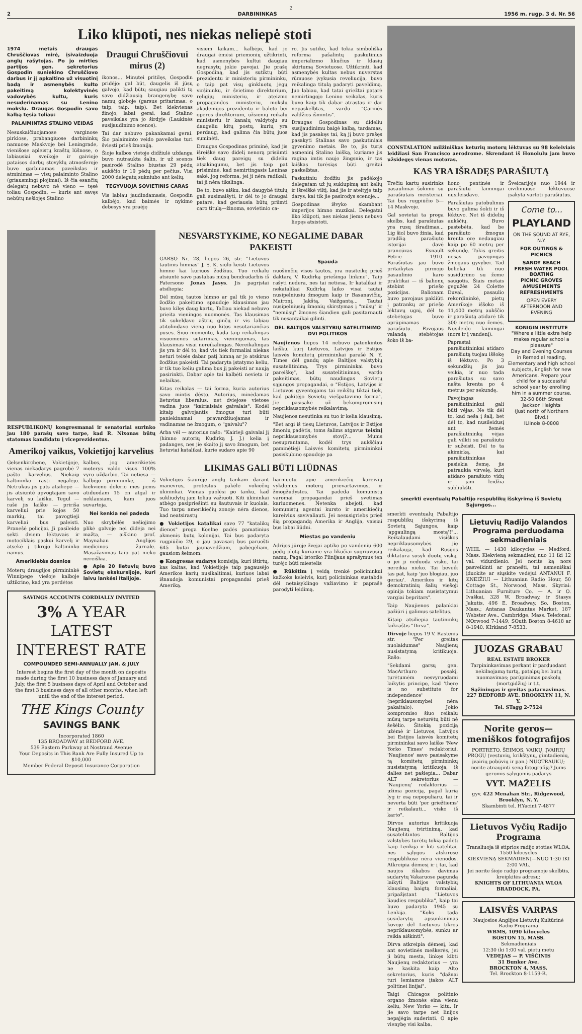2
2 DARBININKAS 1956 m. rugp. 3 d. Nr. 56
Liko klūpoti, nes niekas neliepė stoti
1974 metais draugas Chruščiovas mirė, įsivaizduoja anglų rašytojas. Po jo mirties partijos gen. sekretorius Gospodin suniekino Chruščiovo darbus ir jį apkaltino už visuotinį badą ir asmenybės kulto pakeitimą kolektyvinės vadovybės kultu, kuris nesuderinamas su Lenino mokslu. Draugas Gospodin savo kalbą tęsia toliau:
PALAIMINTAS STALINO VEIDAS
Nesuskaičiuojamose varginose pirkiose, prabangiuose darbininkų namuose Maskvoje bei Leningrade, vienišose apleistų kraštų lūšnose, o labiausiai sveikoje ir gaivioje pataisos darbų stovyklų atmosferoje buvo garbinamas paveikslas ir atminimas — visų palaiminto Stalino (griausmingi plojimai). Iš čia esančių delegatų nebuvo nė vieno — tęsė toliau Gospodin, — kuris ant savęs nebūtų nešiojęs Stalino
Draugui Chruščiovui mirus (2)
ikonos... Minutei pritilęs, Gospodin pridėjo: gal būt, daugelis iš jūsų galvojo, kad būtų saugiau palikti tą savo didžiausią brangenybę savo namų globoje (garsus pritarimas: o taip, taip, taip). Bet kiekvienas žinojo, labai gerai, kad Stalino paveikslas yra jo širdyje (Laukinės susijaudinimo scenos).
Tai dar nebuvo pakankamai gerai. Šio palaiminto veido paveikslas turi šviesti prieš žmoniją.
Šioje kalbos vietoje didžiulė uždanga buvo nutraukta šalin, ir už scenos pasirodė Stalino biustas 29 pėdų aukščio ir 19 pėdų per pečius. Visi 2000 delegatų sukniubo ant kelių.
TEGYVUOJA SOVIETINIS CARAS
Vis labiau jaudindamasis, Gospodin kalbėjo, kad baimės ir nykimo debesys yra praėję
visiem laikam... kalbėjo, kad jo draugai ėmėsi priemonių užtikrinti, kad asmenybės kultui daugiau negrasytų jokie pavojai. Jie prašę Gospodiną, kad jis sutiktų būti prezidentu ir ministeriu pirmininku, o taip pat visų ginkluotų jėgų viršininku, ir švietimo direktorium, religijų ministeriu, ir ateizmo propagandos ministeriu, mokslų akademijos prezidentu ir baleto bei operos direktorium, užsienių reikalų ministeriu ir kanalų valdytoju su daugeliu kitų postų, kurių yra perdaug, kad galima čia būtų juos suminėti.
Draugas Gospodinas priminė, kad jis išreiškė savo didelį nenorą prisiimti tiek daug pareigų su dideliu atsakingumu, bet jis taip pat prisiminė, kad nemirtingasis Leninas sakė, jog reforma, jei ji nėra radikali, tai ji nėra tikslinga.
Be to, buvo aišku, kad daugybė titulų gali susimaišyti, ir dėl to jo draugai patarė, kad geriausia būtų priimti caro titulą—žinoma, sovietinio ca-
ro. Jis sutiko, kad tokia simboliška reforma pašalintų paskutinius imperializmo likučius ir klasių skirtumą Sovietuose. Užtikrinti, kad asmenybės kultas nebus nuverstas rūmuose įvykusia revoliucija, buvo reikalinga titulą padaryti paveldimą. Juo labiau, kad tatai griežtai patarė nemirtingojo Lenino veikalas, kuris buvo kaip tik dabar atrastas ir dar nepaskelbtas, vardu "Carinės valdžios išmintis".
Draugas Gospodinas su dideliu susijaudinimu baigė kalbą, tardamas, kad jis pasakęs tai, ką jį buvo prašęs pasakyti Stalinas savo paskutiniais gyvenimo metais. Be to, jis turįs asmeninį Stalino laišką, kuriame jis ragina imtis naujo žingsnio, ir tas laiškas turėsiąs būti greitai paskelbtas.
Paskutiniu žodžiu jis padėkojo delegatam už jų suklupimą ant kelių ir išreiškė viltį, kad jie ir ateityje taip darys, kai tik jie pasirodys scenoje...
Gospodinas išvyko skambant imperijos himno muzikai. Delegatai liko klūpoti, nes niekas jiems nebuvo liepęs atsistoti.
RESPUBLIKONŲ kongresmanai ir senatoriai surinko jau 180 parašų savo tarpe, kad R. Nixonas būtų statomas kandidatu į viceprezidentus.
Amerikoj vaikus, Vokietijoj karvelius
Gelsenkirchene, Vokietijoje, vienas niekadarys pagrobė 7 pašto karvelius. Niekaip kaltininko rasti negalėjo. Netrukus jis pats atsiliepė — jis atsiuntė apvogtajam savo karvelį su laišku. Tegul — rašė jis laiške — pririša karveliui prie kojos 50 markių, tai pavogtieji karveliai bus paleisti. Pranešė policijai. Ji pasileido sekti dviem lėktuvais ir motociklais paskui karvelį ir atsekė į tikrojo kaltininko namus.
Amerikietės dosnios
Moterų draugijos pirmininkė Winnipege viešoje kalboje užtikrino, kad yra perdėtos
kalbos, jog amerikietės moterys valdo visus 100% vyro uždarbio. Tai netiesa — kalbėjo pirmininkė, — iš kiekvieno dolerio mes jiems atiduodam 15 cn atgal ir neklausiam, kam juos suvartoja.
Nei kenkia nei padeda
Nuo skrybėlės nešiojimo plikė galvoje nei didėja nei mažta, — aiškino prof. Maynahan Anglijos medicinos žurnale. Masažavimas taip pat nieko nereiškia.
● Apie 20 lietuvių buvo Sovietų ekskursijoje, kuri laivu lankėsi Italijoje.
SAVINGS ACCOUNTS CORDIALLY INVITED
3% A YEAR LATEST INTEREST RATE
COMPOUNDED SEMI-ANNUALLY JAN. & JULY
Interest begins the first day of the month on deposits made during the first 10 business days of January and July, the first 5 business days of April and October and the first 3 business days of all other months, when left until the end of the interest period.
THE Kings County
SAVINGS BANK
Incorporated 1860
135 BROADWAY at BEDFORD AVE.
539 Eastern Parkway at Nostrand Avenue
Your Deposits in This Bank Are Fully Insured Up to $10,000
Member Federal Deposit Insurance Corporation
NESVARSTYKIME, KO NEGALIME DABAR PAKEISTI
GARSO Nr. 28, liepos 26, str. "Lietuvos tautinis himnas" J. S. K. siūlo keisti Lietuvos himne kai kuriuos žodžius. Tuo reikalu atsiuntė savo pastabas mūsų bendradarbis iš Patersono Jonas Jasys. Jis pagrįstai atsiliepia:
Dėl mūsų tautos himno ar gal tik jo vieno žodžio pakeitimo spaudoje klausimas jau buvo kilęs daug kartų. Tačiau niekad nebuvo prieita vieningos nuomonės. Tas klausimas tik sukeldavo aštrių ginčų ir vis labiau atitolindavo vieną nuo kitos nesutariančias puses. Šiuo momentu, kada taip reikalingas visuomenės sutarimas, vieningumas, tas klausimas visai nereikalingas. Nereikalingas jis yra ir dėl to, kad vis tiek formaliai niekas neturi teisės dabar patį himną ar jo atskirus žodžius pakeisti. Tai padaryta įstatymo keliu, ir tik tuo keliu galima bus jį pakeisti ar naują pasirinkti. Dabar apie tai kalbėti nevieta ir nelaikas.
Kitas reikalas — tai forma, kuria autorius savo mintis dėsto. Autorius, minėdamas lietuvius liberalus, net dviejose vietose vadina juos "kairiaisiais gaivalais". Kodėl kitaip galvojantis žmogus turi būti paniekinamai pravardžiuojamas ir vadinamas ne žmogum, o "gaivalu"?
Arba vėl — autorius rašo: "Kairieji gaivalai jį (himno autorių Kudirką J. J.) kelia į padanges, nes jie skaito jį savo žmogum, bet lietuviai katalikai, kurie sudaro apie 90
Spauda
nuošimčių visos tautos, yra nusiteikę prieš daktarą V. Kudirką priešinga linkme". Taip rašyti nedera, nes tai netiesa. Ir katalikai ir nekatalikai Kudirką laiko visai tautai nusipelniusiu žmogum kaip ir Basanavičių, Maironį, Jakštą, Vaižgantą... Tautai nusipelniusių žmonių skirstymas į "mūsų" ir "nemūsų" žmones šiandien gali pasitarnauti tik nesantaikai gilinti.
DĖL BALTIJOS VALSTYBIŲ SATELITINIMO DVI POLITIKOS
Naujienos liepos 14 nebuvo patenkintos laišku, kurį Lietuvos, Latvijos ir Estijos laisvės komitetų pirmininkai parašė N. Y. Times dėl gandų apie Baltijos valstybių susatelitinimą. Trys pirmininkai buvo pareiškę", kad susatelitinimas, vardo pakeitimas, būtų naudingas Sovietų sąjungos propagandai, o "Estijos, Latvijos ir Lietuvos gyventojams tai reikštų tiktai tiek, kad pakitėjo Sovietų viešpatavimo forma". Jie pasisakė už bekompromisinį nepriklausomybės reikalavimą.
Naujienos nesutinka su tuo ir kelia klausimą:
"Bet argi iš tiesų Lietuvos, Latvijos ir Estijos žmonių padėtis, toms šalims atgavus teisinį nepriklausomybės stovį?... Mums nesuprantama, kodėl trys aukščiau paminėtieji Laisvės komitetų pirmininkai pasiskubino spaudoje pa
LIKIMAS GALI BŪTI LIŪDNAS
Vokietijos šiaurėje anglų tankam darant manevrus, protestus pakėlė vokiečių ūkininkai. Vienas puolėsi po tanku, kad sukliudytų jam toliau važiuoti. Kiti ūkininkai atbėgo pasipriešinti su šautuvais ir kuolais. Tuo tarpu amerikiečių zonoje nėra dienos, kad neatsirastų
● Vokietijos katalikai savo 77 "katalikų dienos" proga Koelne padės pamatinius akmenis butų kolonijai. Tai bus padaryta rugpiūčio 29, o jau pavasarį bus paruošti 645 butai jaunavedžiam, pabėgėliam, gausiom šeimom.
● Kongresas sudarys komisiją, kuri ištirtų, kas kaltas, kad Vokietijoje taip pagausėjo Amerikos karių nusikaltimai, kuriuos labai išnaudoja komunistai propagandai prieš Ameriką.
liarmuotų apie amerikiečių kareivių vykdomus moterų prievartavimus, ir žmogžudystes. Tai padeda komunistų varomai propagandai prieš svetimas kariuomenes. Netenka abejoti, kad komunistų agentai kursto ir amerikiečių kareivius savivaliauti. Jei nesusigriebs prieš šią propagandą Amerika ir Anglija, vaisiai bus labai liūdni.
Miestas po vandeniu
Adrijos jūroje žvejai aptiko po vandeniu 600 pėdų plotą kuriame yra likučiai sugriuvusių namų. Pagal istoriko Plinijaus aprašymus ten turėjo būti miestelis
● Rūkštim į veidą trenkė policininkui kažkoks keleivis, kurį policininkas sustabdė dėl netaisyklingo važiavimo ir paprašė parodyti leidimą.
CONSTALATION milžiniškas keturių motorų lėktuvas su 98 keleiviais leidžiasi San Francisco aerodrome. Skrendant iš Honolulu jam buvo užsidegęs vienas motoras.
KAS YRA IŠRADĘS PARAŠIUTĄ
Trečiu kartu susirinks pasauliniai šokimo su parašiutais meisteriai. Tai bus rugpiūčio 5—14 Maskvoje.
Gal sovietai ta proga skelbs, kad parašiutas yra rusų išradimas... Lig šiol buvo žinia, kad pradžią parašiuto istorijai davė prancūzas Esnault Petrie 1910. Parašiutas jau buvo pritaikytas pirmojo pasaulinio karo praktikai — iš balionų stebint priešo pozicijas. Balionam buvo pavojaus pakliūti į patrankų ar priešo lėktuvų ugnį, dėl to stebėtojas buvo aprūpinamas parašiutu. Pavojaus valandą stebėtojas šoko iš ba-
liono pentinės ir parašiutu laimingai nusileisdavo.
Parašiutas patobulinus buvo galima šokti ir iš lėktuvo. Net iš didelių aukščių. Buvo pastebėta, kad be parašiuto žmogus krenta orе nedaugiau kaip po 60 metrų per sekundę. Tokis greitis nesąs pavojingas žmogaus gyvybei. Tad belieka tik nuo susidūrimo su žeme saugotis. Šiais metais gegužės 24 Colette Duval, pasaulio rekordininkė, pietų Amerikoje iššoko iš 11,400 metrų aukščio ir parašiutą atidarė tik 300 metrų nuo žemės. Nusileido laimingai (nors ir į vandenį).
Paprastai parašiutininkai atidaro parašiutą tuojau iššokę iš lėktuvo. Po 3 sekundžių jis jau veikia, ir nuo tada parašiutas su savo našta krenta po 4 metrus per sekundę.
Pavojingas parašiutininkui gali būti vėjas. Ne tik dėl to, kad neša į šalį, bet dėl to, kad nusileidusį ant žemės parašiutininką vėjas gali vilkti su parašiutu ir sužeisti. Dėl to ta akimirką, kai parašiutininkas pasiekia žemę, jis patraukia virvelę, kuri atidaro parašiuto vidų ir jam leidžia subliukšti.
Šveicarijoje nuo 1944 ir civiliniuose lėktuvuose įsakyta vartoti parašiutus.
Come to...
PLAYLAND
ON THE SOUND AT RYE, N.Y.
FOR OUTINGS & PICNICS
SANDY BEACH
FRESH WATER POOL
BOATING
PICNIC GROVES
AMUSEMENTS
REFRESHMENTS
OPEN EVERY AFTERNOON AND EVENING
KONIGIN INSTITUTE
"Where a little extra help makes regular school a pleasure"
Day and Evening Courses in Remedial reading, Elementary and high school subjects, English for new Americans. Prepare your child for a successful school year by enrolling him in a summer course.
32-50 86th Street
Jackson Heights
(Just north of Northern Blvd.)
ILlinois 8-0808
smerkti eventualų Pabaltijo respublikų išskyrimą iš Sovietų Sąjungos...
smerkti eventualų Pabaltijo respublikų išskyrimą iš Sovietų Sąjungos, kaip 'apgaulingą mostą'!"... Reikalaudami visiškos nepriklausomybės jie reikalauja, kad Rusijos diktatūra susyk duotų viską, o jei ji neduoda visko, tai nereikia nieko. Tai beveik tas pat, kaip 'juo blogiau, juo geriau'. Amerikos ir kitų demokratinių šalių viešoji opinija tokiam nusistatymui vargiai bepritars".
Taip Naujienos palankiai pažiūri į galimus satelitus.
Kitaip atsiliepia tautininkų laikraštis "Dirva".
Dirvoje liepos 19 V. Rastenis str. "Per greitas nuolaidumas" Naujienų nusistatymą kritikuoja. Rašo:
"Sekdami garsų gen. MacArthuro posakį, turėtumėm nesvyruodami laikytis principo, kad 'there is no substitute for independence' (nepriklausomybei nėra pakaitalo). Jokio kompromiso šiuo reikalu mūsų tarpe neturėtų būti nė šešėlio. Šitokią poziciją užėmė ir Lietuvos, Latvijos bei Estijos laisvės komitetų pirmininkai savo laiške 'New Yorko Times' redaktoriui. 'Naujienos' savo pasisakyme tą komitetų pirmininkų nusistatymą kritikuoja, iš dalies net pašiepia... Dabar ALT sekretorius — 'Naujienų' redaktorius —užima poziciją, pagal kurią lyg ir esą nepopuliaru, tai ir neverta būti 'per griežtiems' ir reikalauti... visko iš karto".
Dirvos autorius kritikuoja Naujienų tvirtinimą, kad susatelitintos Baltijos valstybės turėtų tokią padėtį kaip Lenkija ir kiti satelitai, nes sąlygos atskirose respublikose nėra vienodos. Atkreipia dėmesį ir į tai, kad naujos iškabos davimas sudarytų Vakaruose pagundą laikyti Baltijos valstybių klausimą baigtą formaliai, pripažįstant "Lietuvos liaudies respublika", kaip tai buvo padaryta 1945 su Lenkija. "Koks tada susidarytų apsunkinimas kovoje dėl Lietuvos tikros nepriklausomybės, sunku ar reikia aiškinti".
Dirva atkreipia dėmesį, kad ant sovietinės meškerės, jei ji būtų mesta, linkęs kibti Naujienų redaktorius — yra ne kaskita kaip Alto sekretorius, kuris "dažnai turi lemiamos įtakos ALT politinei linijai".
Taigi Chicagos politinio organo žmonės eina vienu keliu, New Yorko — kitu. Ir jie savo tarpe net linijos nepajėgia suderinti. O apie vienybę visi kalba.
Lietuvių Radijo Valandos Programa perduodama sekmadieniais
WHIL — 1430 kilocycles — Medford, Mass. Kiekvieną sekmadienį nuo 11 iki 12 val. vidurdienio. Jei norite ką nors pasveikinti ar pranešti, tai asmeniškai įduokite ar siųskite vedėjui ANTANUI F. KNEIŽIUI — Lithuanian Radio Hour, 50 Cottage St., Norwood, Mass. Skyriai: Lithuanian Furniture Co. — A. ir O. Ivaškai, 328 W. Broadway, ir Stasys Jakutis, 496 E. Broadway, So. Boston, Mass.; Antanas Daukantas Market, 187 Webster Ave., Cambridge, Mass. Telefonai: NOrwood 7-1449; SOuth Boston 8-4618 ar 8-1940; KIrkland 7-8533.
JUOZAS GRABAU
REAL ESTATE BROKER
Tarpininkavimas perkant ir parduodant nekilnojamą turtą, patalpų bei butų nuomavimas; parūpinimas paskolų (mortgidžių) ir t.t.
Sąžiningas ir greitas patarnavimas.
227 BEDFORD AVE. BROOKLYN 11, N. Y.
Tel. STagg 2-7524
Norite geros—meniškos fotografijos
PORTRETO, ŠEIMOS, VAIKŲ, ĮVAIRIŲ PROGŲ (vestuvių, krikštynų, gimtadienių, įvairių pobūvių ir pan.) NUOTRAUKŲ; norite atnaujinti seną fotografiją? Jums geromis sąlygomis padarys
VYT. MAŽELIS
gyv. 422 Menahan Str., Ridgewood, Brooklyn, N. Y.
Skambinti tel. HYacint 7-4877
Lietuvos Vyčių Radijo Programa
Transliuoja iš stiprios radijo stoties WLOA, 1550 kilocycles
KIEKVIENĄ SEKMADIENĮ—NUO 1:30 IKI 2:00 VAL.
Jei norite šioje radijo programoje skelbtis, kreipkitės adresu:
KNIGHTS OF LITHUANIA WLOA
BRADDOCK, PA.
LAISVĖS VARPAS
Naujosios Anglijos Lietuvių Kultūrinė Radio Programa
WBMS, 1090 kilocycles
BOSTON 15, MASS.
Sekmadieniais
12:30 iki 1:00 val. pietų metu
VEDEJAS — P. VIŠČINIS
31 Bunker Ave.
BROCKTON 4, MASS.
Tel. Brockton 8-1159-R.